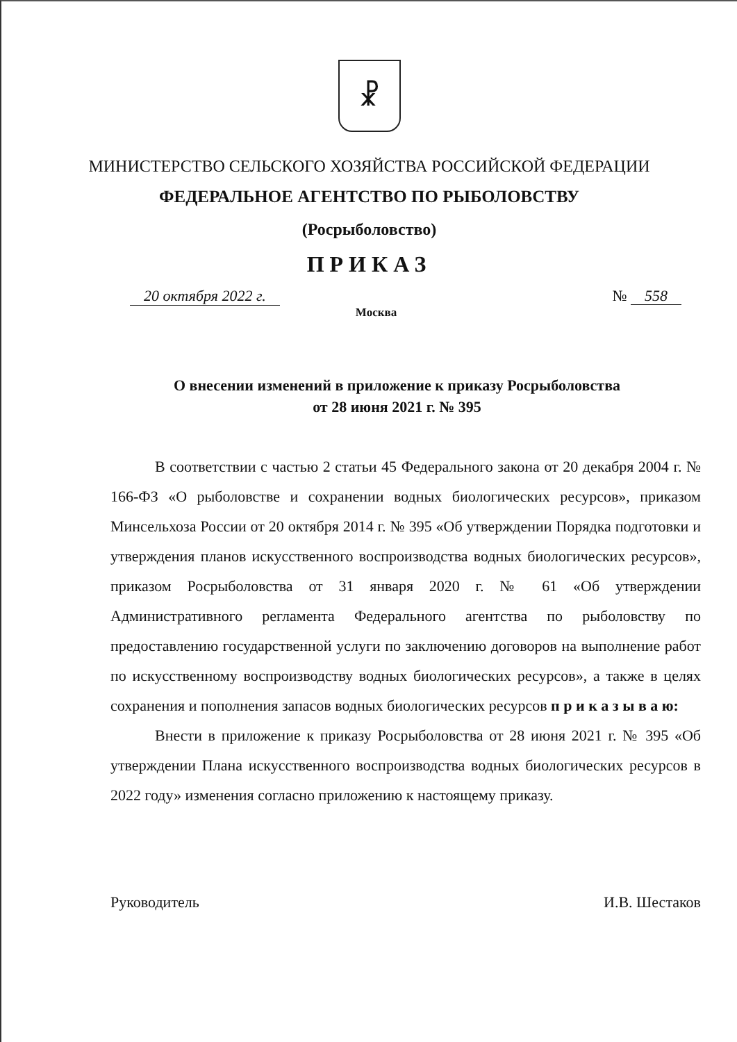☧
МИНИСТЕРСТВО СЕЛЬСКОГО ХОЗЯЙСТВА РОССИЙСКОЙ ФЕДЕРАЦИИ
ФЕДЕРАЛЬНОЕ АГЕНТСТВО ПО РЫБОЛОВСТВУ
(Росрыболовство)
ПРИКАЗ
20 октября 2022 г. № 558
Москва
О внесении изменений в приложение к приказу Росрыболовства
от 28 июня 2021 г. № 395
В соответствии с частью 2 статьи 45 Федерального закона от 20 декабря 2004 г. № 166-ФЗ «О рыболовстве и сохранении водных биологических ресурсов», приказом Минсельхоза России от 20 октября 2014 г. № 395 «Об утверждении Порядка подготовки и утверждения планов искусственного воспроизводства водных биологических ресурсов», приказом Росрыболовства от 31 января 2020 г. № 61 «Об утверждении Административного регламента Федерального агентства по рыболовству по предоставлению государственной услуги по заключению договоров на выполнение работ по искусственному воспроизводству водных биологических ресурсов», а также в целях сохранения и пополнения запасов водных биологических ресурсов п р и к а з ы в а ю:
Внести в приложение к приказу Росрыболовства от 28 июня 2021 г. № 395 «Об утверждении Плана искусственного воспроизводства водных биологических ресурсов в 2022 году» изменения согласно приложению к настоящему приказу.
Руководитель И.В. Шестаков